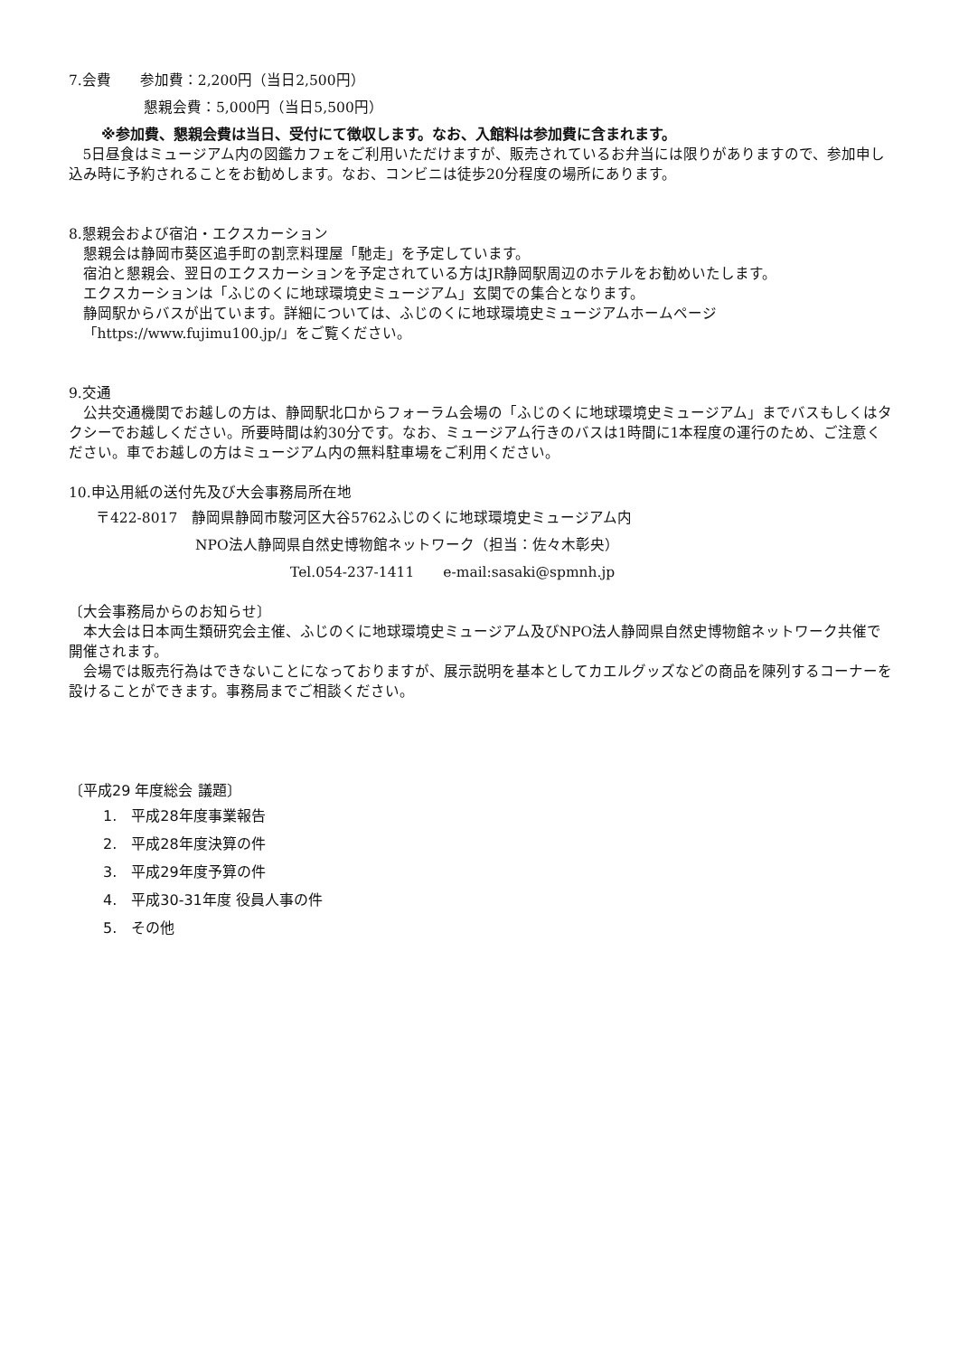7.会費　　参加費：2,200円（当日2,500円）
懇親会費：5,000円（当日5,500円）
※参加費、懇親会費は当日、受付にて徴収します。なお、入館料は参加費に含まれます。
5日昼食はミュージアム内の図鑑カフェをご利用いただけますが、販売されているお弁当には限りがありますので、参加申し込み時に予約されることをお勧めします。なお、コンビニは徒歩20分程度の場所にあります。
8.懇親会および宿泊・エクスカーション
懇親会は静岡市葵区追手町の割烹料理屋「馳走」を予定しています。
宿泊と懇親会、翌日のエクスカーションを予定されている方はJR静岡駅周辺のホテルをお勧めいたします。
エクスカーションは「ふじのくに地球環境史ミュージアム」玄関での集合となります。
静岡駅からバスが出ています。詳細については、ふじのくに地球環境史ミュージアムホームページ
「https://www.fujimu100.jp/」をご覧ください。
9.交通
公共交通機関でお越しの方は、静岡駅北口からフォーラム会場の「ふじのくに地球環境史ミュージアム」までバスもしくはタクシーでお越しください。所要時間は約30分です。なお、ミュージアム行きのバスは1時間に1本程度の運行のため、ご注意ください。車でお越しの方はミュージアム内の無料駐車場をご利用ください。
10.申込用紙の送付先及び大会事務局所在地
〒422-8017　静岡県静岡市駿河区大谷5762ふじのくに地球環境史ミュージアム内
NPO法人静岡県自然史博物館ネットワーク（担当：佐々木彰央）
Tel.054-237-1411　　e-mail:sasaki@spmnh.jp
〔大会事務局からのお知らせ〕
本大会は日本両生類研究会主催、ふじのくに地球環境史ミュージアム及びNPO法人静岡県自然史博物館ネットワーク共催で開催されます。
会場では販売行為はできないことになっておりますが、展示説明を基本としてカエルグッズなどの商品を陳列するコーナーを設けることができます。事務局までご相談ください。
〔平成29 年度総会 議題〕
1.　平成28年度事業報告
2.　平成28年度決算の件
3.　平成29年度予算の件
4.　平成30-31年度 役員人事の件
5.　その他